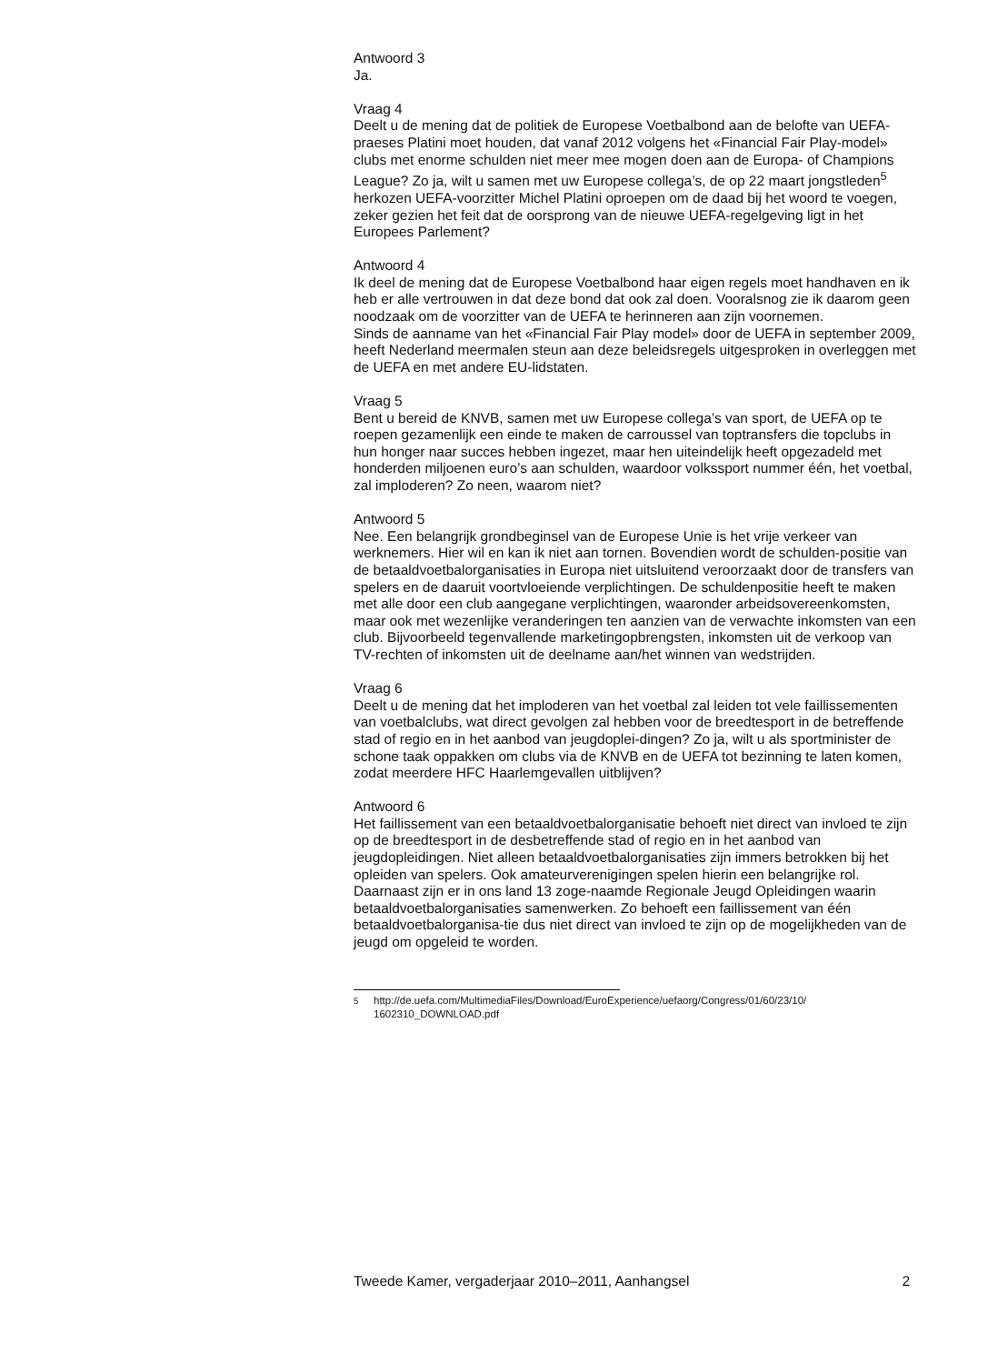Antwoord 3
Ja.
Vraag 4
Deelt u de mening dat de politiek de Europese Voetbalbond aan de belofte van UEFA-praeses Platini moet houden, dat vanaf 2012 volgens het «Financial Fair Play-model» clubs met enorme schulden niet meer mee mogen doen aan de Europa- of Champions League? Zo ja, wilt u samen met uw Europese collega’s, de op 22 maart jongstleden<sup>5</sup> herkozen UEFA-voorzitter Michel Platini oproepen om de daad bij het woord te voegen, zeker gezien het feit dat de oorsprong van de nieuwe UEFA-regelgeving ligt in het Europees Parlement?
Antwoord 4
Ik deel de mening dat de Europese Voetbalbond haar eigen regels moet handhaven en ik heb er alle vertrouwen in dat deze bond dat ook zal doen. Vooralsnog zie ik daarom geen noodzaak om de voorzitter van de UEFA te herinneren aan zijn voornemen.
Sinds de aanname van het «Financial Fair Play model» door de UEFA in september 2009, heeft Nederland meermalen steun aan deze beleidsregels uitgesproken in overleggen met de UEFA en met andere EU-lidstaten.
Vraag 5
Bent u bereid de KNVB, samen met uw Europese collega’s van sport, de UEFA op te roepen gezamenlijk een einde te maken de carroussel van toptransfers die topclubs in hun honger naar succes hebben ingezet, maar hen uiteindelijk heeft opgezadeld met honderden miljoenen euro’s aan schulden, waardoor volkssport nummer één, het voetbal, zal imploderen? Zo neen, waarom niet?
Antwoord 5
Nee. Een belangrijk grondbeginsel van de Europese Unie is het vrije verkeer van werknemers. Hier wil en kan ik niet aan tornen. Bovendien wordt de schulden-positie van de betaaldvoetbalorganisaties in Europa niet uitsluitend veroorzaakt door de transfers van spelers en de daaruit voortvloeiende verplichtingen. De schuldenpositie heeft te maken met alle door een club aangegane verplichtingen, waaronder arbeidsovereenkomsten, maar ook met wezenlijke veranderingen ten aanzien van de verwachte inkomsten van een club. Bijvoorbeeld tegenvallende marketingopbrengsten, inkomsten uit de verkoop van TV-rechten of inkomsten uit de deelname aan/het winnen van wedstrijden.
Vraag 6
Deelt u de mening dat het imploderen van het voetbal zal leiden tot vele faillissementen van voetbalclubs, wat direct gevolgen zal hebben voor de breedtesport in de betreffende stad of regio en in het aanbod van jeugdoplei-dingen? Zo ja, wilt u als sportminister de schone taak oppakken om clubs via de KNVB en de UEFA tot bezinning te laten komen, zodat meerdere HFC Haarlemgevallen uitblijven?
Antwoord 6
Het faillissement van een betaaldvoetbalorganisatie behoeft niet direct van invloed te zijn op de breedtesport in de desbetreffende stad of regio en in het aanbod van jeugdopleidingen. Niet alleen betaaldvoetbalorganisaties zijn immers betrokken bij het opleiden van spelers. Ook amateurverenigingen spelen hierin een belangrijke rol. Daarnaast zijn er in ons land 13 zoge-naamde Regionale Jeugd Opleidingen waarin betaaldvoetbalorganisaties samenwerken. Zo behoeft een faillissement van één betaaldvoetbalorganisa-tie dus niet direct van invloed te zijn op de mogelijkheden van de jeugd om opgeleid te worden.
<sup>5</sup> http://de.uefa.com/MultimediaFiles/Download/EuroExperience/uefaorg/Congress/01/60/23/10/ 1602310_DOWNLOAD.pdf
Tweede Kamer, vergaderjaar 2010–2011, Aanhangsel 2